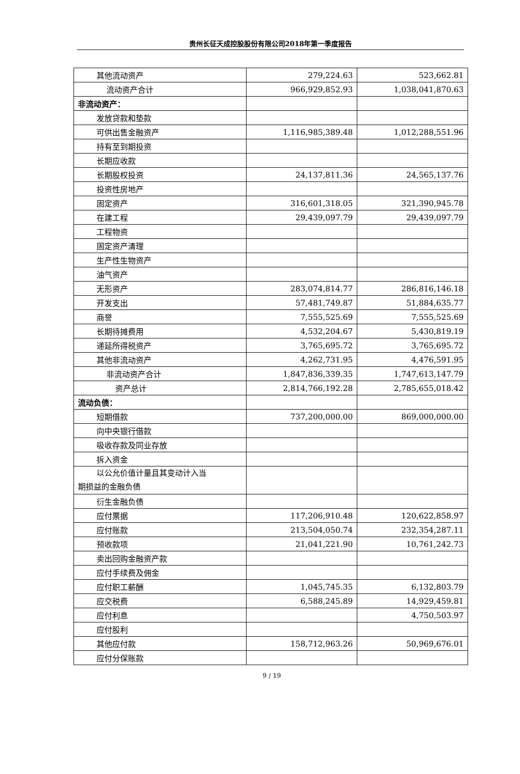贵州长征天成控股股份有限公司2018年第一季度报告
| 其他流动资产 | 279,224.63 | 523,662.81 |
| 流动资产合计 | 966,929,852.93 | 1,038,041,870.63 |
| 非流动资产： | | |
| 发放贷款和垫款 | | |
| 可供出售金融资产 | 1,116,985,389.48 | 1,012,288,551.96 |
| 持有至到期投资 | | |
| 长期应收款 | | |
| 长期股权投资 | 24,137,811.36 | 24,565,137.76 |
| 投资性房地产 | | |
| 固定资产 | 316,601,318.05 | 321,390,945.78 |
| 在建工程 | 29,439,097.79 | 29,439,097.79 |
| 工程物资 | | |
| 固定资产清理 | | |
| 生产性生物资产 | | |
| 油气资产 | | |
| 无形资产 | 283,074,814.77 | 286,816,146.18 |
| 开发支出 | 57,481,749.87 | 51,884,635.77 |
| 商誉 | 7,555,525.69 | 7,555,525.69 |
| 长期待摊费用 | 4,532,204.67 | 5,430,819.19 |
| 递延所得税资产 | 3,765,695.72 | 3,765,695.72 |
| 其他非流动资产 | 4,262,731.95 | 4,476,591.95 |
| 非流动资产合计 | 1,847,836,339.35 | 1,747,613,147.79 |
| 资产总计 | 2,814,766,192.28 | 2,785,655,018.42 |
| 流动负债： | | |
| 短期借款 | 737,200,000.00 | 869,000,000.00 |
| 向中央银行借款 | | |
| 吸收存款及同业存放 | | |
| 拆入资金 | | |
| 以公允价值计量且其变动计入当 期损益的金融负债 | | |
| 衍生金融负债 | | |
| 应付票据 | 117,206,910.48 | 120,622,858.97 |
| 应付账款 | 213,504,050.74 | 232,354,287.11 |
| 预收款项 | 21,041,221.90 | 10,761,242.73 |
| 卖出回购金融资产款 | | |
| 应付手续费及佣金 | | |
| 应付职工薪酬 | 1,045,745.35 | 6,132,803.79 |
| 应交税费 | 6,588,245.89 | 14,929,459.81 |
| 应付利息 | | 4,750,503.97 |
| 应付股利 | | |
| 其他应付款 | 158,712,963.26 | 50,969,676.01 |
| 应付分保账款 | | |
9 / 19